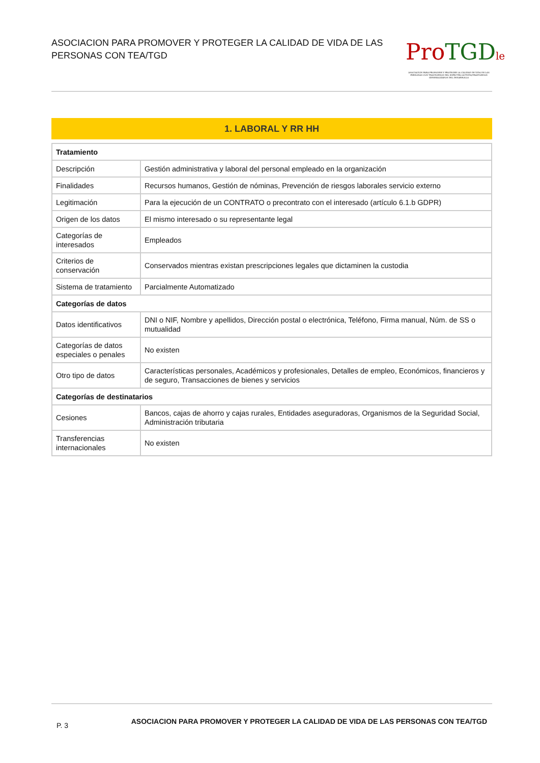ASOCIACION PARA PROMOVER Y PROTEGER LA CALIDAD DE VIDA DE LAS PERSONAS CON TEA/TGD
Pro TGD le
ASOCIACIÓN PARA PROMOVER Y PROTEGER LA CALIDAD DE VIDA DE LAS PERSONAS CON TRASTORNOS DEL ESPECTRO AUTISTA/TRASTORNOS GENERALIZADOS DEL DESARROLLO
1. LABORAL Y RR HH
| Tratamiento | |
| --- | --- |
| Descripción | Gestión administrativa y laboral del personal empleado en la organización |
| Finalidades | Recursos humanos, Gestión de nóminas, Prevención de riesgos laborales servicio externo |
| Legitimación | Para la ejecución de un CONTRATO o precontrato con el interesado (artículo 6.1.b GDPR) |
| Origen de los datos | El mismo interesado o su representante legal |
| Categorías de interesados | Empleados |
| Criterios de conservación | Conservados mientras existan prescripciones legales que dictaminen la custodia |
| Sistema de tratamiento | Parcialmente Automatizado |
| Categorías de datos | |
| Datos identificativos | DNI o NIF, Nombre y apellidos, Dirección postal o electrónica, Teléfono, Firma manual, Núm. de SS o mutualidad |
| Categorías de datos especiales o penales | No existen |
| Otro tipo de datos | Características personales, Académicos y profesionales, Detalles de empleo, Económicos, financieros y de seguro, Transacciones de bienes y servicios |
| Categorías de destinatarios | |
| Cesiones | Bancos, cajas de ahorro y cajas rurales, Entidades aseguradoras, Organismos de la Seguridad Social, Administración tributaria |
| Transferencias internacionales | No existen |
P. 3 ASOCIACION PARA PROMOVER Y PROTEGER LA CALIDAD DE VIDA DE LAS PERSONAS CON TEA/TGD